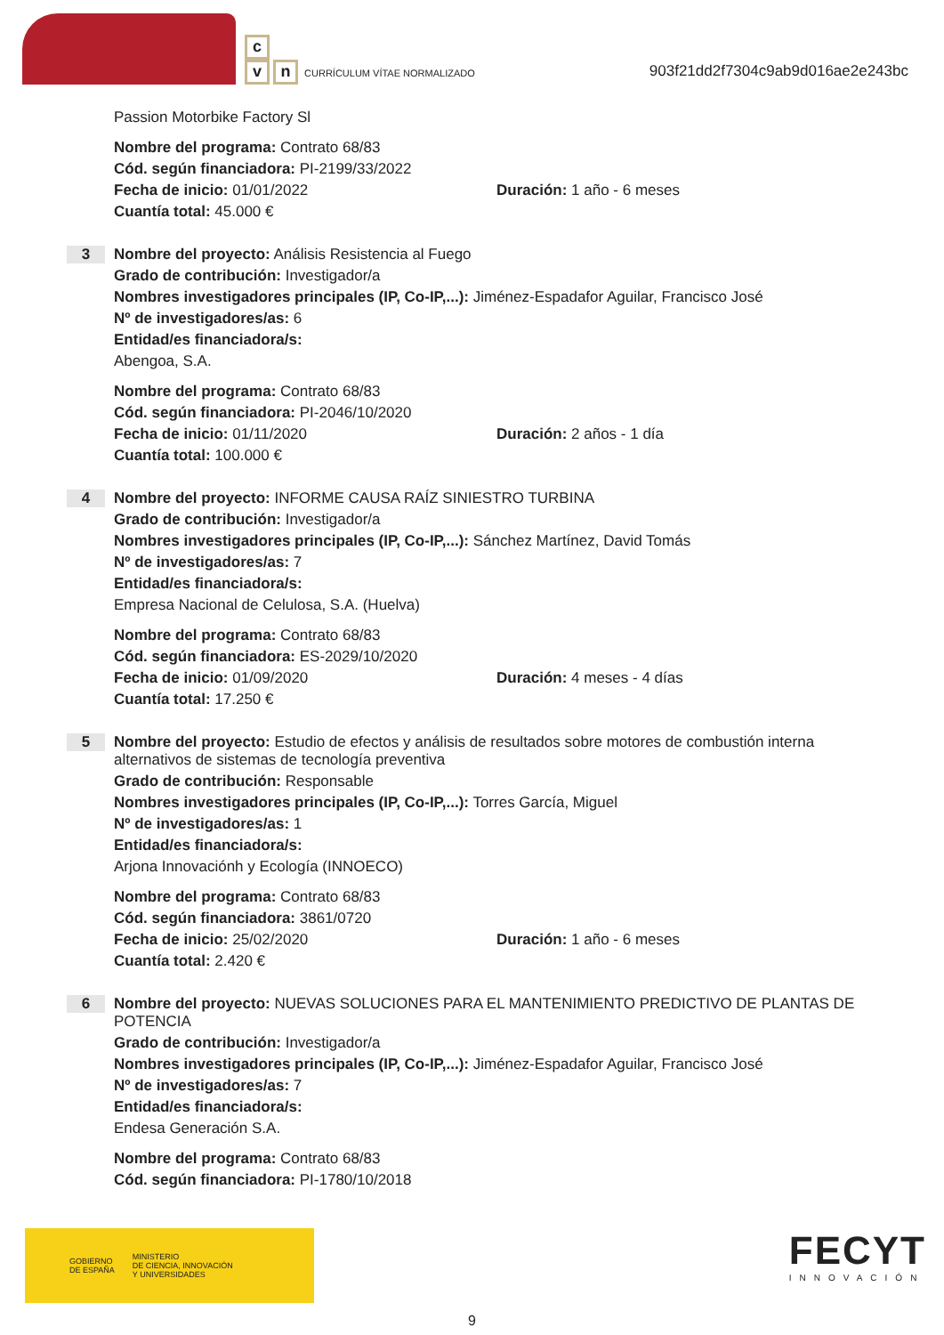c
vn CURRÍCULUM VÍTAE NORMALIZADO
903f21dd2f7304c9ab9d016ae2e243bc
Passion Motorbike Factory Sl
Nombre del programa: Contrato 68/83
Cód. según financiadora: PI-2199/33/2022
Fecha de inicio: 01/01/2022 Duración: 1 año - 6 meses
Cuantía total: 45.000 €
3
Nombre del proyecto: Análisis Resistencia al Fuego
Grado de contribución: Investigador/a
Nombres investigadores principales (IP, Co-IP,...): Jiménez-Espadafor Aguilar, Francisco José
Nº de investigadores/as: 6
Entidad/es financiadora/s:
Abengoa, S.A.
Nombre del programa: Contrato 68/83
Cód. según financiadora: PI-2046/10/2020
Fecha de inicio: 01/11/2020 Duración: 2 años - 1 día
Cuantía total: 100.000 €
4
Nombre del proyecto: INFORME CAUSA RAÍZ SINIESTRO TURBINA
Grado de contribución: Investigador/a
Nombres investigadores principales (IP, Co-IP,...): Sánchez Martínez, David Tomás
Nº de investigadores/as: 7
Entidad/es financiadora/s:
Empresa Nacional de Celulosa, S.A. (Huelva)
Nombre del programa: Contrato 68/83
Cód. según financiadora: ES-2029/10/2020
Fecha de inicio: 01/09/2020 Duración: 4 meses - 4 días
Cuantía total: 17.250 €
5
Nombre del proyecto: Estudio de efectos y análisis de resultados sobre motores de combustión interna alternativos de sistemas de tecnología preventiva
Grado de contribución: Responsable
Nombres investigadores principales (IP, Co-IP,...): Torres García, Miguel
Nº de investigadores/as: 1
Entidad/es financiadora/s:
Arjona Innovaciónh y Ecología (INNOECO)
Nombre del programa: Contrato 68/83
Cód. según financiadora: 3861/0720
Fecha de inicio: 25/02/2020 Duración: 1 año - 6 meses
Cuantía total: 2.420 €
6
Nombre del proyecto: NUEVAS SOLUCIONES PARA EL MANTENIMIENTO PREDICTIVO DE PLANTAS DE POTENCIA
Grado de contribución: Investigador/a
Nombres investigadores principales (IP, Co-IP,...): Jiménez-Espadafor Aguilar, Francisco José
Nº de investigadores/as: 7
Entidad/es financiadora/s:
Endesa Generación S.A.
Nombre del programa: Contrato 68/83
Cód. según financiadora: PI-1780/10/2018
GOBIERNO
DE ESPAÑA MINISTERIO
DE CIENCIA, INNOVACIÓN
Y UNIVERSIDADES
FECYT
INNOVACIÓN
9